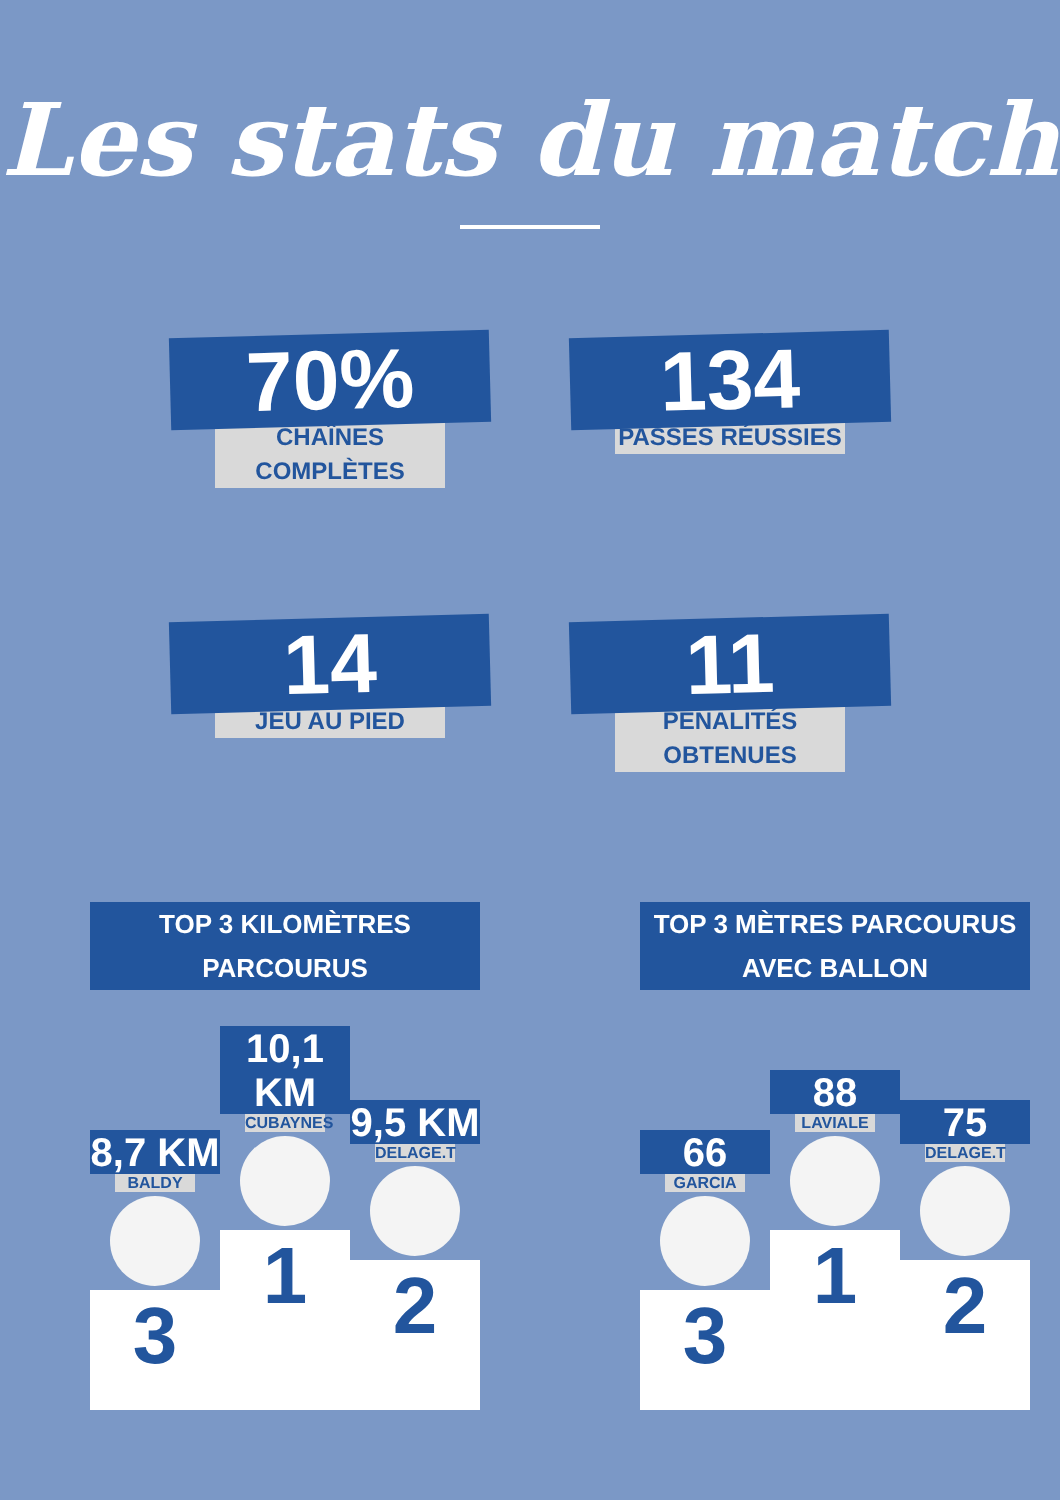Les stats du match
70%
CHAÎNES COMPLÈTES
134
PASSES RÉUSSIES
14
JEU AU PIED
11
PÉNALITÉS OBTENUES
TOP 3 KILOMÈTRES PARCOURUS
8,7 KM
BALDY
3
10,1 KM
CUBAYNES
1
9,5 KM
DELAGE.T
2
TOP 3 MÈTRES PARCOURUS AVEC BALLON
66
GARCIA
3
88
LAVIALE
1
75
DELAGE.T
2